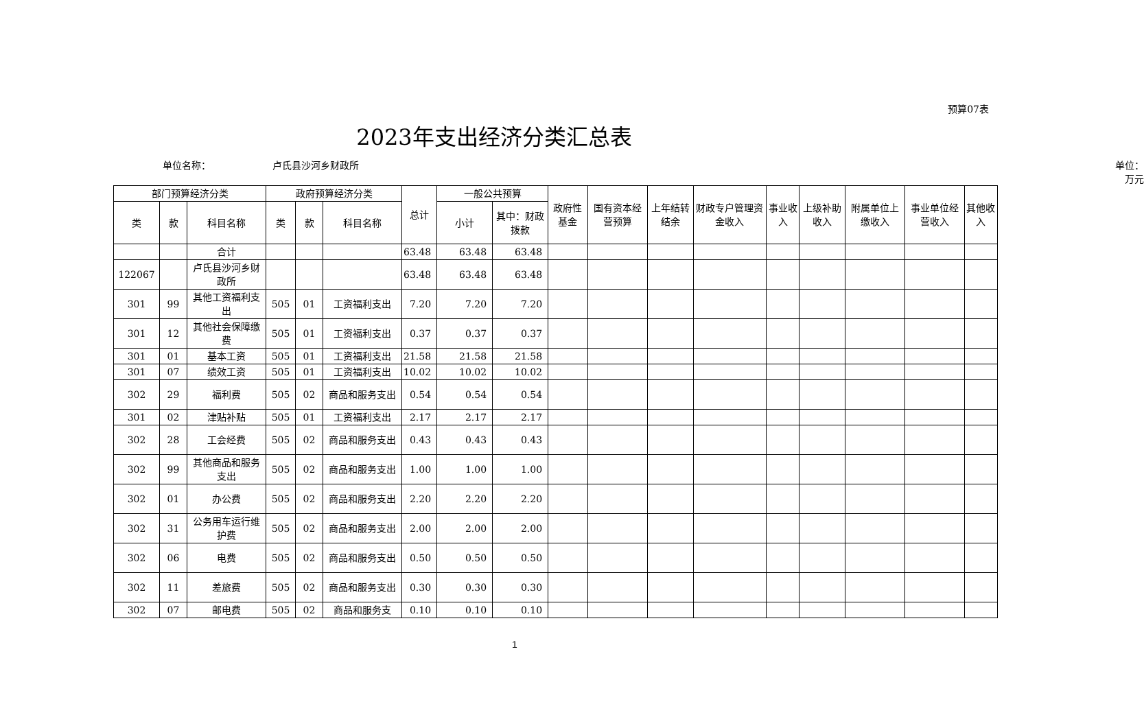预算07表
2023年支出经济分类汇总表
单位名称： 卢氏县沙河乡财政所 单位：万元
| 部门预算经济分类 | | | 政府预算经济分类 | | | 总计 | 一般公共预算 | | 政府性基金 | 国有资本经营预算 | 上年结转结余 | 财政专户管理资金收入 | 事业收入 | 上级补助收入 | 附属单位上缴收入 | 事业单位经营收入 | 其他收入 |
| --- | --- | --- | --- | --- | --- | --- | --- | --- | --- | --- | --- | --- | --- | --- | --- | --- | --- |
| 类 | 款 | 科目名称 | 类 | 款 | 科目名称 | | 小计 | 其中：财政拨款 | | | | | | | | | |
| | | 合计 | | | | 63.48 | 63.48 | 63.48 | | | | | | | | | |
| 122067 | | 卢氏县沙河乡财政所 | | | | 63.48 | 63.48 | 63.48 | | | | | | | | | |
| 301 | 99 | 其他工资福利支出 | 505 | 01 | 工资福利支出 | 7.20 | 7.20 | 7.20 | | | | | | | | | |
| 301 | 12 | 其他社会保障缴费 | 505 | 01 | 工资福利支出 | 0.37 | 0.37 | 0.37 | | | | | | | | | |
| 301 | 01 | 基本工资 | 505 | 01 | 工资福利支出 | 21.58 | 21.58 | 21.58 | | | | | | | | | |
| 301 | 07 | 绩效工资 | 505 | 01 | 工资福利支出 | 10.02 | 10.02 | 10.02 | | | | | | | | | |
| 302 | 29 | 福利费 | 505 | 02 | 商品和服务支出 | 0.54 | 0.54 | 0.54 | | | | | | | | | |
| 301 | 02 | 津贴补贴 | 505 | 01 | 工资福利支出 | 2.17 | 2.17 | 2.17 | | | | | | | | | |
| 302 | 28 | 工会经费 | 505 | 02 | 商品和服务支出 | 0.43 | 0.43 | 0.43 | | | | | | | | | |
| 302 | 99 | 其他商品和服务支出 | 505 | 02 | 商品和服务支出 | 1.00 | 1.00 | 1.00 | | | | | | | | | |
| 302 | 01 | 办公费 | 505 | 02 | 商品和服务支出 | 2.20 | 2.20 | 2.20 | | | | | | | | | |
| 302 | 31 | 公务用车运行维护费 | 505 | 02 | 商品和服务支出 | 2.00 | 2.00 | 2.00 | | | | | | | | | |
| 302 | 06 | 电费 | 505 | 02 | 商品和服务支出 | 0.50 | 0.50 | 0.50 | | | | | | | | | |
| 302 | 11 | 差旅费 | 505 | 02 | 商品和服务支出 | 0.30 | 0.30 | 0.30 | | | | | | | | | |
| 302 | 07 | 邮电费 | 505 | 02 | 商品和服务支 | 0.10 | 0.10 | 0.10 | | | | | | | | | |
1